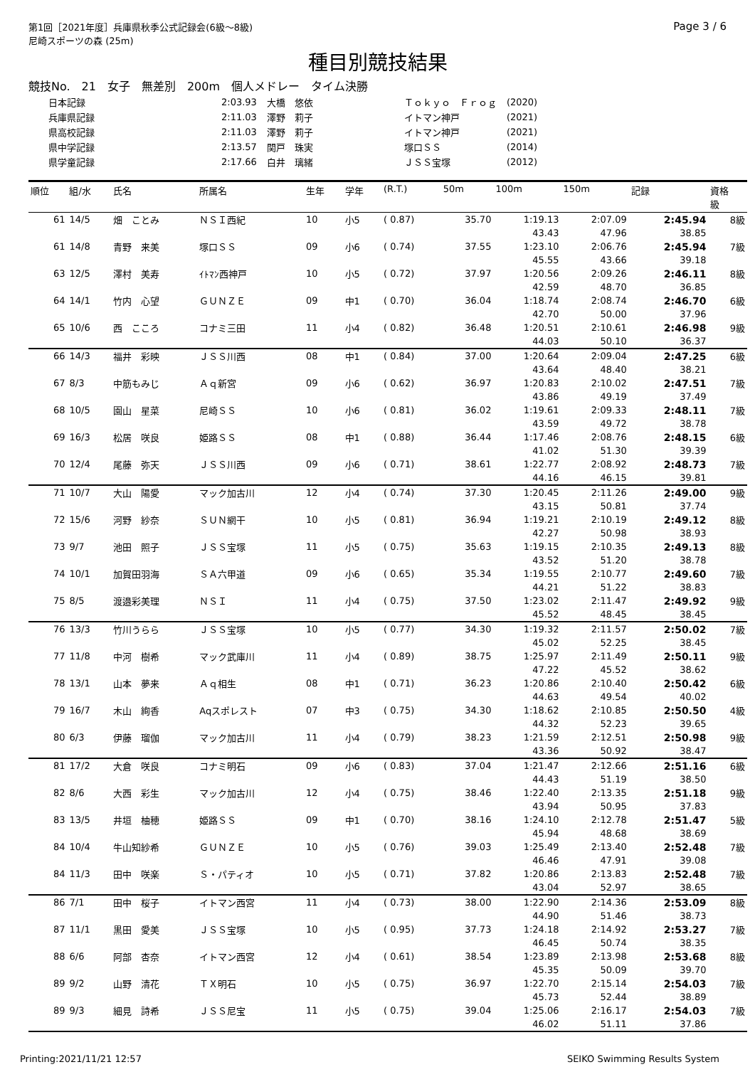第1回［2021年度］兵庫県秋季公式記録会(6級～8級)
尼崎スポーツの森 (25m)
Page 3 / 6
種目別競技結果
競技No.　21　女子　無差別　200m　個人メドレー　タイム決勝
| 日本記録 | 2:03.93 | 大橋 悠依 | Ｔｏｋｙｏ Ｆｒｏｇ | (2020) |
| 兵庫県記録 | 2:11.03 | 澤野 莉子 | イトマン神戸 | (2021) |
| 県高校記録 | 2:11.03 | 澤野 莉子 | イトマン神戸 | (2021) |
| 県中学記録 | 2:13.57 | 関戸 珠実 | 塚口ＳＳ | (2014) |
| 県学童記録 | 2:17.66 | 白井 璃緒 | ＪＳＳ宝塚 | (2012) |
| 順位 | 組/水 | 氏名 | 所属名 | 生年 | 学年 | (R.T.) | 50m | 100m | 150m | 記録 | 資格 級 |
| --- | --- | --- | --- | --- | --- | --- | --- | --- | --- | --- | --- |
| 61 | 14/5 | 畑 ことみ | ＮＳＩ西紀 | 10 | 小5 | ( 0.87) | 35.70 | 1:19.13 | 2:07.09 | 2:45.94 | 8級 |
| | | | | | | | | 43.43 | 47.96 | 38.85 | |
| 61 | 14/8 | 青野 来美 | 塚口ＳＳ | 09 | 小6 | ( 0.74) | 37.55 | 1:23.10 | 2:06.76 | 2:45.94 | 7級 |
| | | | | | | | | 45.55 | 43.66 | 39.18 | |
| 63 | 12/5 | 澤村 美寿 | ｲﾄﾏﾝ西神戸 | 10 | 小5 | ( 0.72) | 37.97 | 1:20.56 | 2:09.26 | 2:46.11 | 8級 |
| | | | | | | | | 42.59 | 48.70 | 36.85 | |
| 64 | 14/1 | 竹内 心望 | ＧＵＮＺＥ | 09 | 中1 | ( 0.70) | 36.04 | 1:18.74 | 2:08.74 | 2:46.70 | 6級 |
| | | | | | | | | 42.70 | 50.00 | 37.96 | |
| 65 | 10/6 | 西 こころ | コナミ三田 | 11 | 小4 | ( 0.82) | 36.48 | 1:20.51 | 2:10.61 | 2:46.98 | 9級 |
| | | | | | | | | 44.03 | 50.10 | 36.37 | |
| 66 | 14/3 | 福井 彩映 | ＪＳＳ川西 | 08 | 中1 | ( 0.84) | 37.00 | 1:20.64 | 2:09.04 | 2:47.25 | 6級 |
| | | | | | | | | 43.64 | 48.40 | 38.21 | |
| 67 | 8/3 | 中筋もみじ | Ａｑ新宮 | 09 | 小6 | ( 0.62) | 36.97 | 1:20.83 | 2:10.02 | 2:47.51 | 7級 |
| | | | | | | | | 43.86 | 49.19 | 37.49 | |
| 68 | 10/5 | 園山 星菜 | 尼崎ＳＳ | 10 | 小6 | ( 0.81) | 36.02 | 1:19.61 | 2:09.33 | 2:48.11 | 7級 |
| | | | | | | | | 43.59 | 49.72 | 38.78 | |
| 69 | 16/3 | 松居 咲良 | 姫路ＳＳ | 08 | 中1 | ( 0.88) | 36.44 | 1:17.46 | 2:08.76 | 2:48.15 | 6級 |
| | | | | | | | | 41.02 | 51.30 | 39.39 | |
| 70 | 12/4 | 尾藤 弥天 | ＪＳＳ川西 | 09 | 小6 | ( 0.71) | 38.61 | 1:22.77 | 2:08.92 | 2:48.73 | 7級 |
| | | | | | | | | 44.16 | 46.15 | 39.81 | |
| 71 | 10/7 | 大山 陽愛 | マック加古川 | 12 | 小4 | ( 0.74) | 37.30 | 1:20.45 | 2:11.26 | 2:49.00 | 9級 |
| | | | | | | | | 43.15 | 50.81 | 37.74 | |
| 72 | 15/6 | 河野 紗奈 | ＳＵＮ網干 | 10 | 小5 | ( 0.81) | 36.94 | 1:19.21 | 2:10.19 | 2:49.12 | 8級 |
| | | | | | | | | 42.27 | 50.98 | 38.93 | |
| 73 | 9/7 | 池田 照子 | ＪＳＳ宝塚 | 11 | 小5 | ( 0.75) | 35.63 | 1:19.15 | 2:10.35 | 2:49.13 | 8級 |
| | | | | | | | | 43.52 | 51.20 | 38.78 | |
| 74 | 10/1 | 加賀田羽海 | ＳＡ六甲道 | 09 | 小6 | ( 0.65) | 35.34 | 1:19.55 | 2:10.77 | 2:49.60 | 7級 |
| | | | | | | | | 44.21 | 51.22 | 38.83 | |
| 75 | 8/5 | 渡邉彩美理 | ＮＳＩ | 11 | 小4 | ( 0.75) | 37.50 | 1:23.02 | 2:11.47 | 2:49.92 | 9級 |
| | | | | | | | | 45.52 | 48.45 | 38.45 | |
| 76 | 13/3 | 竹川うらら | ＪＳＳ宝塚 | 10 | 小5 | ( 0.77) | 34.30 | 1:19.32 | 2:11.57 | 2:50.02 | 7級 |
| | | | | | | | | 45.02 | 52.25 | 38.45 | |
| 77 | 11/8 | 中河 樹希 | マック武庫川 | 11 | 小4 | ( 0.89) | 38.75 | 1:25.97 | 2:11.49 | 2:50.11 | 9級 |
| | | | | | | | | 47.22 | 45.52 | 38.62 | |
| 78 | 13/1 | 山本 夢来 | Ａｑ相生 | 08 | 中1 | ( 0.71) | 36.23 | 1:20.86 | 2:10.40 | 2:50.42 | 6級 |
| | | | | | | | | 44.63 | 49.54 | 40.02 | |
| 79 | 16/7 | 木山 絢香 | Aqスポレスト | 07 | 中3 | ( 0.75) | 34.30 | 1:18.62 | 2:10.85 | 2:50.50 | 4級 |
| | | | | | | | | 44.32 | 52.23 | 39.65 | |
| 80 | 6/3 | 伊藤 瑠伽 | マック加古川 | 11 | 小4 | ( 0.79) | 38.23 | 1:21.59 | 2:12.51 | 2:50.98 | 9級 |
| | | | | | | | | 43.36 | 50.92 | 38.47 | |
| 81 | 17/2 | 大倉 咲良 | コナミ明石 | 09 | 小6 | ( 0.83) | 37.04 | 1:21.47 | 2:12.66 | 2:51.16 | 6級 |
| | | | | | | | | 44.43 | 51.19 | 38.50 | |
| 82 | 8/6 | 大西 彩生 | マック加古川 | 12 | 小4 | ( 0.75) | 38.46 | 1:22.40 | 2:13.35 | 2:51.18 | 9級 |
| | | | | | | | | 43.94 | 50.95 | 37.83 | |
| 83 | 13/5 | 井垣 柚穂 | 姫路ＳＳ | 09 | 中1 | ( 0.70) | 38.16 | 1:24.10 | 2:12.78 | 2:51.47 | 5級 |
| | | | | | | | | 45.94 | 48.68 | 38.69 | |
| 84 | 10/4 | 牛山知紗希 | ＧＵＮＺＥ | 10 | 小5 | ( 0.76) | 39.03 | 1:25.49 | 2:13.40 | 2:52.48 | 7級 |
| | | | | | | | | 46.46 | 47.91 | 39.08 | |
| 84 | 11/3 | 田中 咲楽 | Ｓ・パティオ | 10 | 小5 | ( 0.71) | 37.82 | 1:20.86 | 2:13.83 | 2:52.48 | 7級 |
| | | | | | | | | 43.04 | 52.97 | 38.65 | |
| 86 | 7/1 | 田中 桜子 | イトマン西宮 | 11 | 小4 | ( 0.73) | 38.00 | 1:22.90 | 2:14.36 | 2:53.09 | 8級 |
| | | | | | | | | 44.90 | 51.46 | 38.73 | |
| 87 | 11/1 | 黒田 愛美 | ＪＳＳ宝塚 | 10 | 小5 | ( 0.95) | 37.73 | 1:24.18 | 2:14.92 | 2:53.27 | 7級 |
| | | | | | | | | 46.45 | 50.74 | 38.35 | |
| 88 | 6/6 | 阿部 杏奈 | イトマン西宮 | 12 | 小4 | ( 0.61) | 38.54 | 1:23.89 | 2:13.98 | 2:53.68 | 8級 |
| | | | | | | | | 45.35 | 50.09 | 39.70 | |
| 89 | 9/2 | 山野 清花 | ＴＸ明石 | 10 | 小5 | ( 0.75) | 36.97 | 1:22.70 | 2:15.14 | 2:54.03 | 7級 |
| | | | | | | | | 45.73 | 52.44 | 38.89 | |
| 89 | 9/3 | 細見 詩希 | ＪＳＳ尼宝 | 11 | 小5 | ( 0.75) | 39.04 | 1:25.06 | 2:16.17 | 2:54.03 | 7級 |
| | | | | | | | | 46.02 | 51.11 | 37.86 | |
Printing:2021/11/21 12:57 SEIKO Swimming Results System